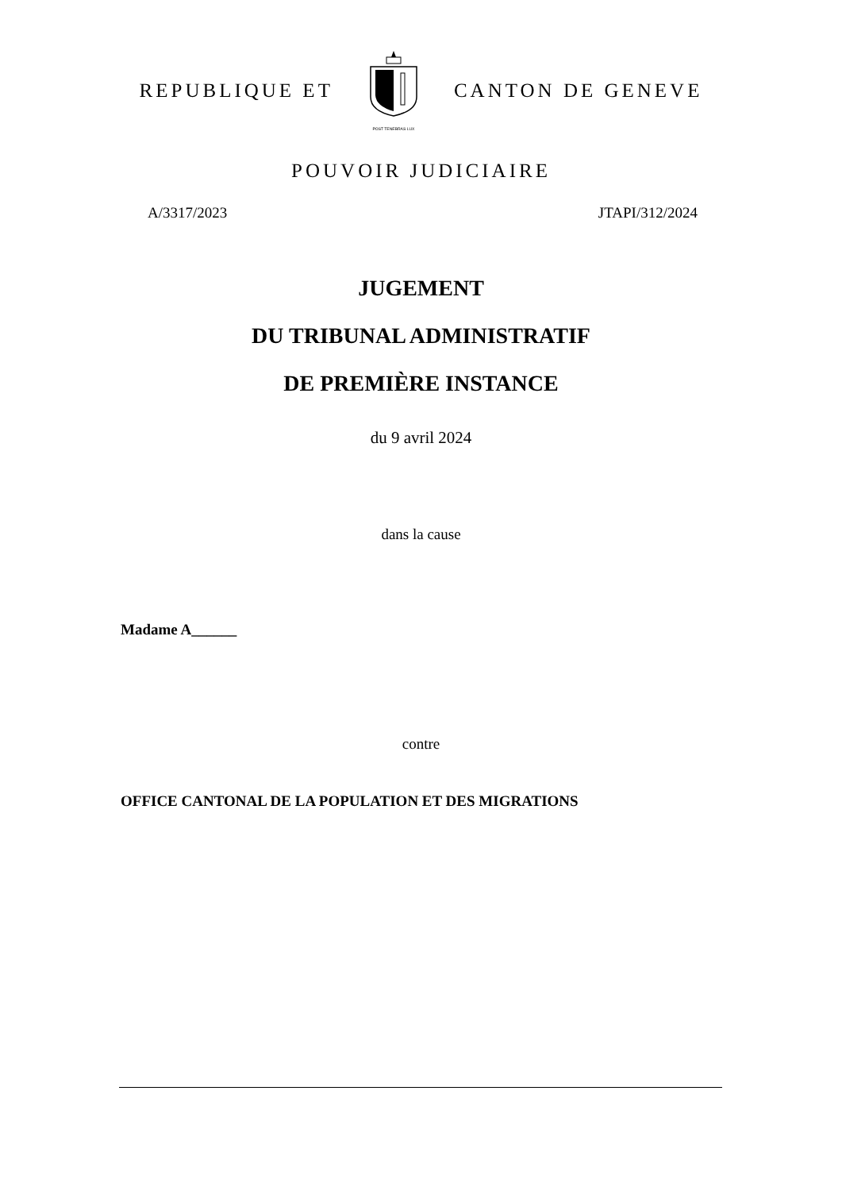REPUBLIQUE ET
POST TENEBRAS LUX
CANTON DE GENEVE
POUVOIR JUDICIAIRE
A/3317/2023 JTAPI/312/2024
JUGEMENT
DU TRIBUNAL ADMINISTRATIF
DE PREMIÈRE INSTANCE
du 9 avril 2024
dans la cause
Madame A______
contre
OFFICE CANTONAL DE LA POPULATION ET DES MIGRATIONS